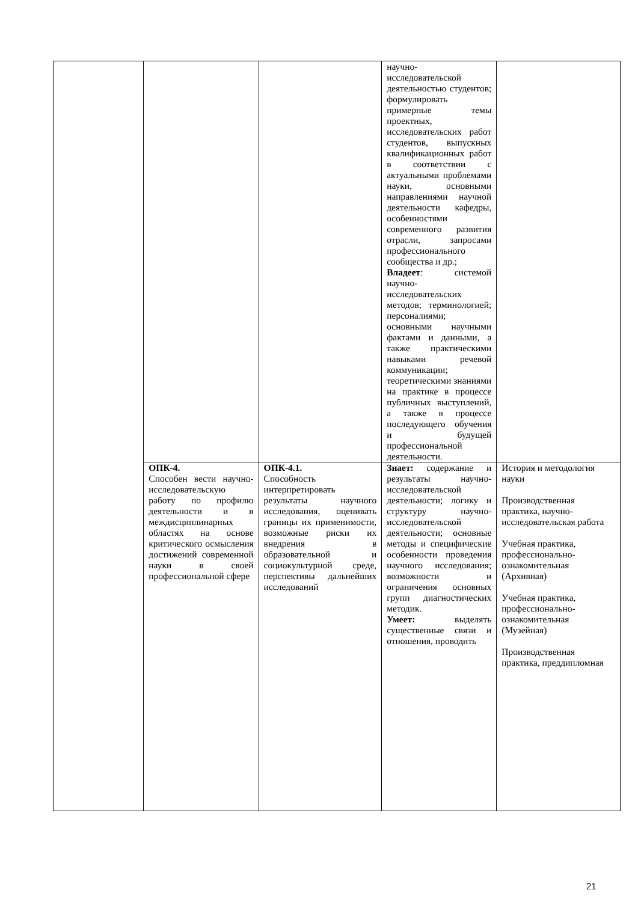| | | | научно-исследовательской деятельностью студентов; формулировать примерные темы проектных, исследовательских работ студентов, выпускных квалификационных работ в соответствии с актуальными проблемами науки, основными направлениями научной деятельности кафедры, особенностями современного развития отрасли, запросами профессионального сообщества и др.; Владеет : системой научно-исследовательских методов; терминологией; персоналиями; основными научными фактами и данными, а также практическими навыками речевой коммуникации; теоретическими знаниями на практике в процессе публичных выступлений, а также в процессе последующего обучения и будущей профессиональной деятельности. | |
| | ОПК-4. Способен вести научно-исследовательскую работу по профилю деятельности и в междисциплинарных областях на основе критического осмысления достижений современной науки в своей профессиональной сфере | ОПК-4.1. Способность интерпретировать результаты научного исследования, оценивать границы их применимости, возможные риски их внедрения в образовательной и социокультурной среде, перспективы дальнейших исследований | Знает: содержание и результаты научно-исследовательской деятельности; логику и структуру научно-исследовательской деятельности; основные методы и специфические особенности проведения научного исследования; возможности и ограничения основных групп диагностических методик. Умеет: выделять существенные связи и отношения, проводить | История и методология науки Производственная практика, научно-исследовательская работа Учебная практика, профессионально-ознакомительная (Архивная) Учебная практика, профессионально-ознакомительная (Музейная) Производственная практика, преддипломная |
21